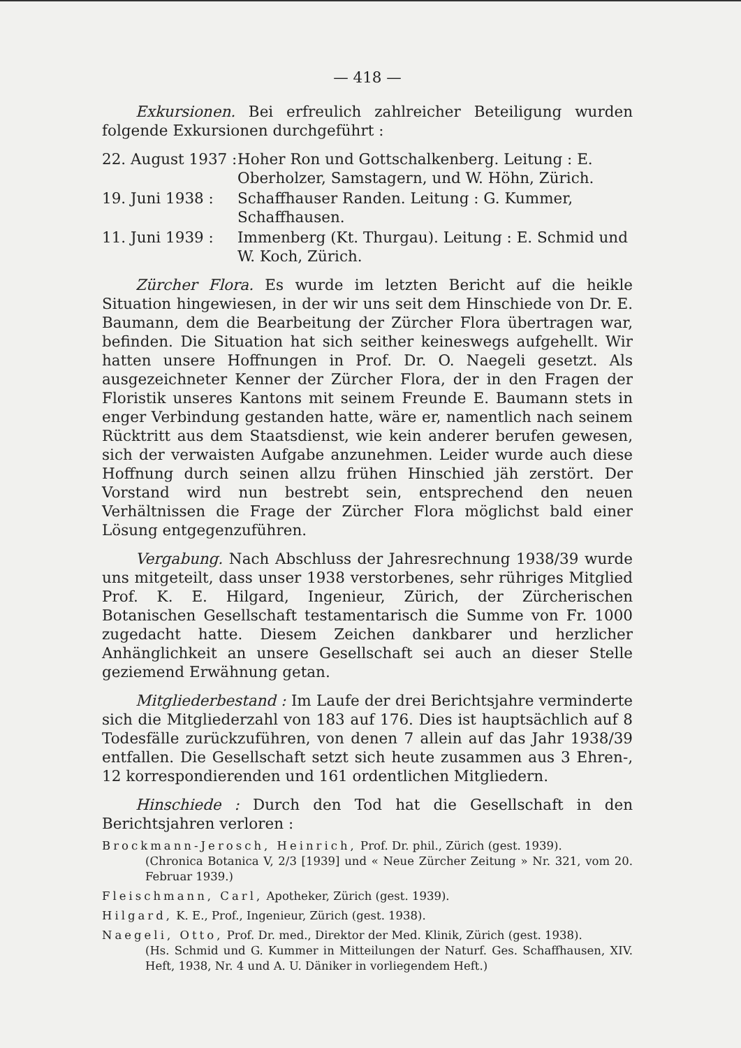— 418 —
Exkursionen. Bei erfreulich zahlreicher Beteiligung wurden folgende Exkursionen durchgeführt :
22. August 1937 :
Hoher Ron und Gottschalkenberg. Leitung : E. Oberholzer, Samstagern, und W. Höhn, Zürich.
19. Juni 1938 : Schaffhauser Randen. Leitung : G. Kummer, Schaffhausen.
11. Juni 1939 : Immenberg (Kt. Thurgau). Leitung : E. Schmid und W. Koch, Zürich.
Zürcher Flora. Es wurde im letzten Bericht auf die heikle Situation hingewiesen, in der wir uns seit dem Hinschiede von Dr. E. Baumann, dem die Bearbeitung der Zürcher Flora übertragen war, befinden. Die Situation hat sich seither keineswegs aufgehellt. Wir hatten unsere Hoffnungen in Prof. Dr. O. Naegeli gesetzt. Als ausgezeichneter Kenner der Zürcher Flora, der in den Fragen der Floristik unseres Kantons mit seinem Freunde E. Baumann stets in enger Verbindung gestanden hatte, wäre er, namentlich nach seinem Rücktritt aus dem Staatsdienst, wie kein anderer berufen gewesen, sich der verwaisten Aufgabe anzunehmen. Leider wurde auch diese Hoffnung durch seinen allzu frühen Hinschied jäh zerstört. Der Vorstand wird nun bestrebt sein, entsprechend den neuen Verhältnissen die Frage der Zürcher Flora möglichst bald einer Lösung entgegenzuführen.
Vergabung. Nach Abschluss der Jahresrechnung 1938/39 wurde uns mitgeteilt, dass unser 1938 verstorbenes, sehr rühriges Mitglied Prof. K. E. Hilgard, Ingenieur, Zürich, der Zürcherischen Botanischen Gesellschaft testamentarisch die Summe von Fr. 1000 zugedacht hatte. Diesem Zeichen dankbarer und herzlicher Anhänglichkeit an unsere Gesellschaft sei auch an dieser Stelle geziemend Erwähnung getan.
Mitgliederbestand : Im Laufe der drei Berichtsjahre verminderte sich die Mitgliederzahl von 183 auf 176. Dies ist hauptsächlich auf 8 Todesfälle zurückzuführen, von denen 7 allein auf das Jahr 1938/39 entfallen. Die Gesellschaft setzt sich heute zusammen aus 3 Ehren-, 12 korrespondierenden und 161 ordentlichen Mitgliedern.
Hinschiede : Durch den Tod hat die Gesellschaft in den Berichtsjahren verloren :
Brockmann-Jerosch, Heinrich, Prof. Dr. phil., Zürich (gest. 1939).
(Chronica Botanica V, 2/3 [1939] und « Neue Zürcher Zeitung » Nr. 321, vom 20. Februar 1939.)
Fleischmann, Carl, Apotheker, Zürich (gest. 1939).
Hilgard, K. E., Prof., Ingenieur, Zürich (gest. 1938).
Naegeli, Otto, Prof. Dr. med., Direktor der Med. Klinik, Zürich (gest. 1938).
(Hs. Schmid und G. Kummer in Mitteilungen der Naturf. Ges. Schaffhausen, XIV. Heft, 1938, Nr. 4 und A. U. Däniker in vorliegendem Heft.)